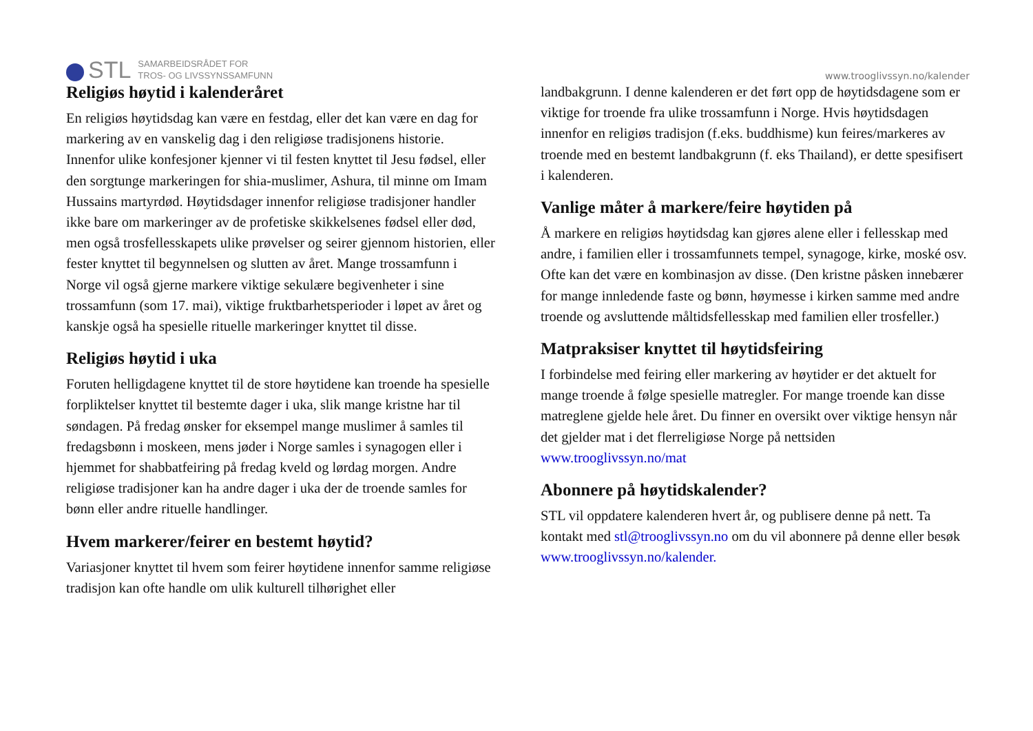STL SAMARBEIDSRÅDET FOR
TROS- OG LIVSSYNSSAMFUNN
www.trooglivssyn.no/kalender
Religiøs høytid i kalenderåret
En religiøs høytidsdag kan være en festdag, eller det kan være en dag for markering av en vanskelig dag i den religiøse tradisjonens historie. Innenfor ulike konfesjoner kjenner vi til festen knyttet til Jesu fødsel, eller den sorgtunge markeringen for shia-muslimer, Ashura, til minne om Imam Hussains martyrdød. Høytidsdager innenfor religiøse tradisjoner handler ikke bare om markeringer av de profetiske skikkelsenes fødsel eller død, men også trosfellesskapets ulike prøvelser og seirer gjennom historien, eller fester knyttet til begynnelsen og slutten av året. Mange trossamfunn i Norge vil også gjerne markere viktige sekulære begivenheter i sine trossamfunn (som 17. mai), viktige fruktbarhetsperioder i løpet av året og kanskje også ha spesielle rituelle markeringer knyttet til disse.
Religiøs høytid i uka
Foruten helligdagene knyttet til de store høytidene kan troende ha spesielle forpliktelser knyttet til bestemte dager i uka, slik mange kristne har til søndagen. På fredag ønsker for eksempel mange muslimer å samles til fredagsbønn i moskeen, mens jøder i Norge samles i synagogen eller i hjemmet for shabbatfeiring på fredag kveld og lørdag morgen. Andre religiøse tradisjoner kan ha andre dager i uka der de troende samles for bønn eller andre rituelle handlinger.
Hvem markerer/feirer en bestemt høytid?
Variasjoner knyttet til hvem som feirer høytidene innenfor samme religiøse tradisjon kan ofte handle om ulik kulturell tilhørighet eller
landbakgrunn. I denne kalenderen er det ført opp de høytidsdagene som er viktige for troende fra ulike trossamfunn i Norge. Hvis høytidsdagen innenfor en religiøs tradisjon (f.eks. buddhisme) kun feires/markeres av troende med en bestemt landbakgrunn (f. eks Thailand), er dette spesifisert i kalenderen.
Vanlige måter å markere/feire høytiden på
Å markere en religiøs høytidsdag kan gjøres alene eller i fellesskap med andre, i familien eller i trossamfunnets tempel, synagoge, kirke, moské osv. Ofte kan det være en kombinasjon av disse. (Den kristne påsken innebærer for mange innledende faste og bønn, høymesse i kirken samme med andre troende og avsluttende måltidsfellesskap med familien eller trosfeller.)
Matpraksiser knyttet til høytidsfeiring
I forbindelse med feiring eller markering av høytider er det aktuelt for mange troende å følge spesielle matregler. For mange troende kan disse matreglene gjelde hele året. Du finner en oversikt over viktige hensyn når det gjelder mat i det flerreligiøse Norge på nettsiden www.trooglivssyn.no/mat
Abonnere på høytidskalender?
STL vil oppdatere kalenderen hvert år, og publisere denne på nett. Ta kontakt med stl@trooglivssyn.no om du vil abonnere på denne eller besøk www.trooglivssyn.no/kalender.